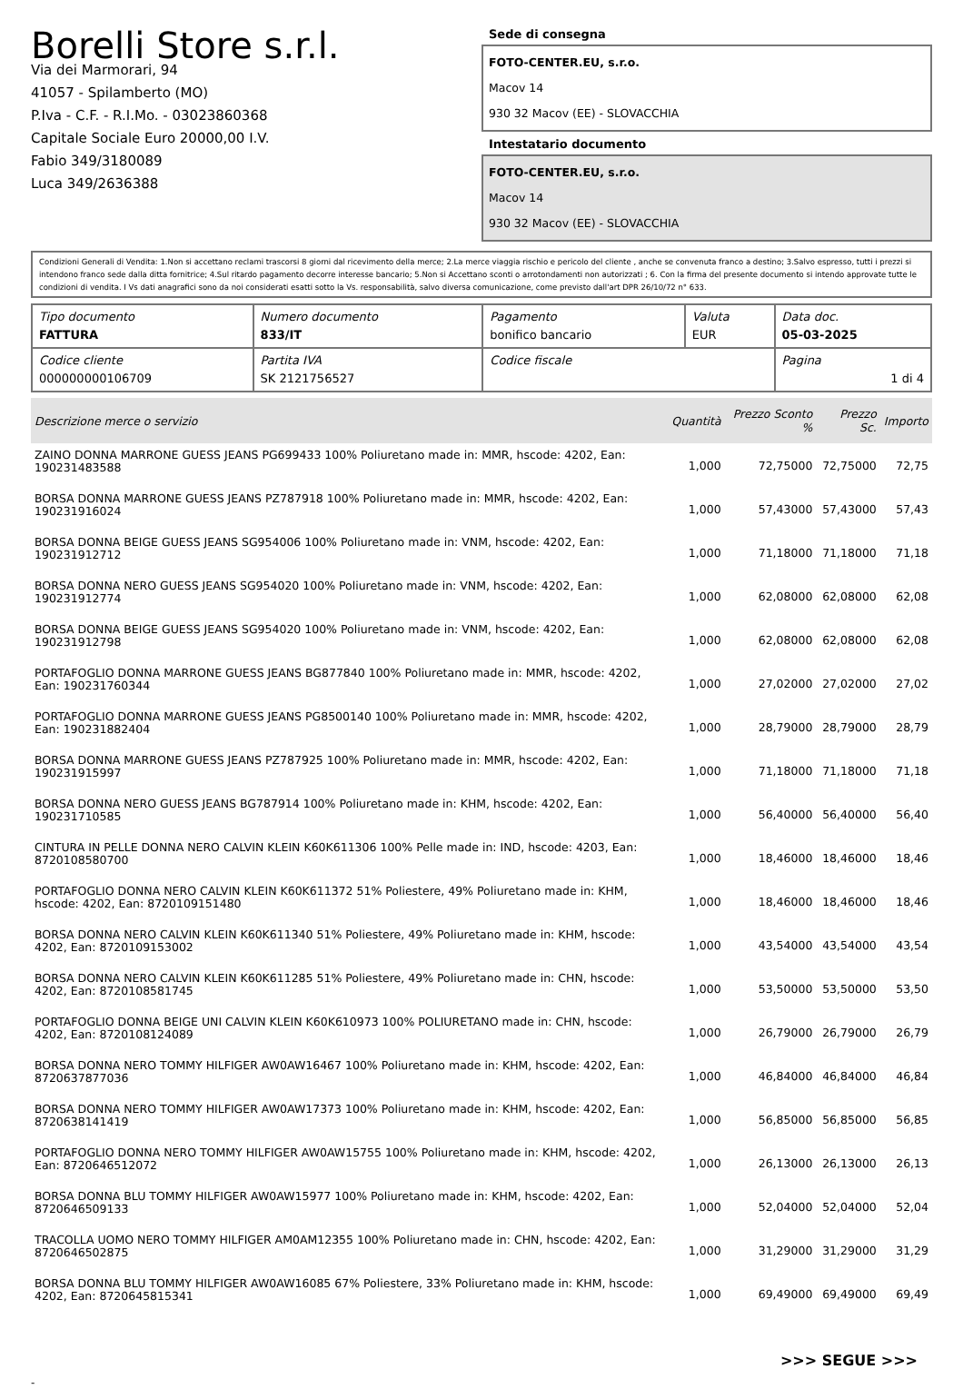Borelli Store s.r.l.
Via dei Marmorari, 94
41057 - Spilamberto (MO)
P.Iva - C.F. - R.I.Mo. - 03023860368
Capitale Sociale Euro 20000,00 I.V.
Fabio 349/3180089
Luca 349/2636388
Sede di consegna
FOTO-CENTER.EU, s.r.o.
Macov 14
930 32 Macov (EE) - SLOVACCHIA
Intestatario documento
FOTO-CENTER.EU, s.r.o.
Macov 14
930 32 Macov (EE) - SLOVACCHIA
Condizioni Generali di Vendita: 1.Non si accettano reclami trascorsi 8 giorni dal ricevimento della merce; 2.La merce viaggia rischio e pericolo del cliente , anche se convenuta franco a destino; 3.Salvo espresso, tutti i prezzi si intendono franco sede dalla ditta fornitrice; 4.Sul ritardo pagamento decorre interesse bancario; 5.Non si Accettano sconti o arrotondamenti non autorizzati ; 6. Con la firma del presente documento si intendo approvate tutte le condizioni di vendita. I Vs dati anagrafici sono da noi considerati esatti sotto la Vs. responsabilità, salvo diversa comunicazione, come previsto dall'art DPR 26/10/72 n° 633.
| Tipo documento FATTURA | Numero documento 833/IT | Pagamento bonifico bancario | Valuta EUR | Data doc. 05-03-2025 |
| Codice cliente 000000000106709 | Partita IVA SK 2121756527 | Codice fiscale | | Pagina 1 di 4 |
| Descrizione merce o servizio | Quantità | Prezzo Sconto % | Prezzo Sc. | Importo |
| --- | --- | --- | --- | --- |
| ZAINO DONNA MARRONE GUESS JEANS PG699433 100% Poliuretano made in: MMR, hscode: 4202, Ean: 190231483588 | 1,000 | 72,75000 | 72,75000 | 72,75 |
| BORSA DONNA MARRONE GUESS JEANS PZ787918 100% Poliuretano made in: MMR, hscode: 4202, Ean: 190231916024 | 1,000 | 57,43000 | 57,43000 | 57,43 |
| BORSA DONNA BEIGE GUESS JEANS SG954006 100% Poliuretano made in: VNM, hscode: 4202, Ean: 190231912712 | 1,000 | 71,18000 | 71,18000 | 71,18 |
| BORSA DONNA NERO GUESS JEANS SG954020 100% Poliuretano made in: VNM, hscode: 4202, Ean: 190231912774 | 1,000 | 62,08000 | 62,08000 | 62,08 |
| BORSA DONNA BEIGE GUESS JEANS SG954020 100% Poliuretano made in: VNM, hscode: 4202, Ean: 190231912798 | 1,000 | 62,08000 | 62,08000 | 62,08 |
| PORTAFOGLIO DONNA MARRONE GUESS JEANS BG877840 100% Poliuretano made in: MMR, hscode: 4202, Ean: 190231760344 | 1,000 | 27,02000 | 27,02000 | 27,02 |
| PORTAFOGLIO DONNA MARRONE GUESS JEANS PG8500140 100% Poliuretano made in: MMR, hscode: 4202, Ean: 190231882404 | 1,000 | 28,79000 | 28,79000 | 28,79 |
| BORSA DONNA MARRONE GUESS JEANS PZ787925 100% Poliuretano made in: MMR, hscode: 4202, Ean: 190231915997 | 1,000 | 71,18000 | 71,18000 | 71,18 |
| BORSA DONNA NERO GUESS JEANS BG787914 100% Poliuretano made in: KHM, hscode: 4202, Ean: 190231710585 | 1,000 | 56,40000 | 56,40000 | 56,40 |
| CINTURA IN PELLE DONNA NERO CALVIN KLEIN K60K611306 100% Pelle made in: IND, hscode: 4203, Ean: 8720108580700 | 1,000 | 18,46000 | 18,46000 | 18,46 |
| PORTAFOGLIO DONNA NERO CALVIN KLEIN K60K611372 51% Poliestere, 49% Poliuretano made in: KHM, hscode: 4202, Ean: 8720109151480 | 1,000 | 18,46000 | 18,46000 | 18,46 |
| BORSA DONNA NERO CALVIN KLEIN K60K611340 51% Poliestere, 49% Poliuretano made in: KHM, hscode: 4202, Ean: 8720109153002 | 1,000 | 43,54000 | 43,54000 | 43,54 |
| BORSA DONNA NERO CALVIN KLEIN K60K611285 51% Poliestere, 49% Poliuretano made in: CHN, hscode: 4202, Ean: 8720108581745 | 1,000 | 53,50000 | 53,50000 | 53,50 |
| PORTAFOGLIO DONNA BEIGE UNI CALVIN KLEIN K60K610973 100% POLIURETANO made in: CHN, hscode: 4202, Ean: 8720108124089 | 1,000 | 26,79000 | 26,79000 | 26,79 |
| BORSA DONNA NERO TOMMY HILFIGER AW0AW16467 100% Poliuretano made in: KHM, hscode: 4202, Ean: 8720637877036 | 1,000 | 46,84000 | 46,84000 | 46,84 |
| BORSA DONNA NERO TOMMY HILFIGER AW0AW17373 100% Poliuretano made in: KHM, hscode: 4202, Ean: 8720638141419 | 1,000 | 56,85000 | 56,85000 | 56,85 |
| PORTAFOGLIO DONNA NERO TOMMY HILFIGER AW0AW15755 100% Poliuretano made in: KHM, hscode: 4202, Ean: 8720646512072 | 1,000 | 26,13000 | 26,13000 | 26,13 |
| BORSA DONNA BLU TOMMY HILFIGER AW0AW15977 100% Poliuretano made in: KHM, hscode: 4202, Ean: 8720646509133 | 1,000 | 52,04000 | 52,04000 | 52,04 |
| TRACOLLA UOMO NERO TOMMY HILFIGER AM0AM12355 100% Poliuretano made in: CHN, hscode: 4202, Ean: 8720646502875 | 1,000 | 31,29000 | 31,29000 | 31,29 |
| BORSA DONNA BLU TOMMY HILFIGER AW0AW16085 67% Poliestere, 33% Poliuretano made in: KHM, hscode: 4202, Ean: 8720645815341 | 1,000 | 69,49000 | 69,49000 | 69,49 |
>>> SEGUE >>>
-